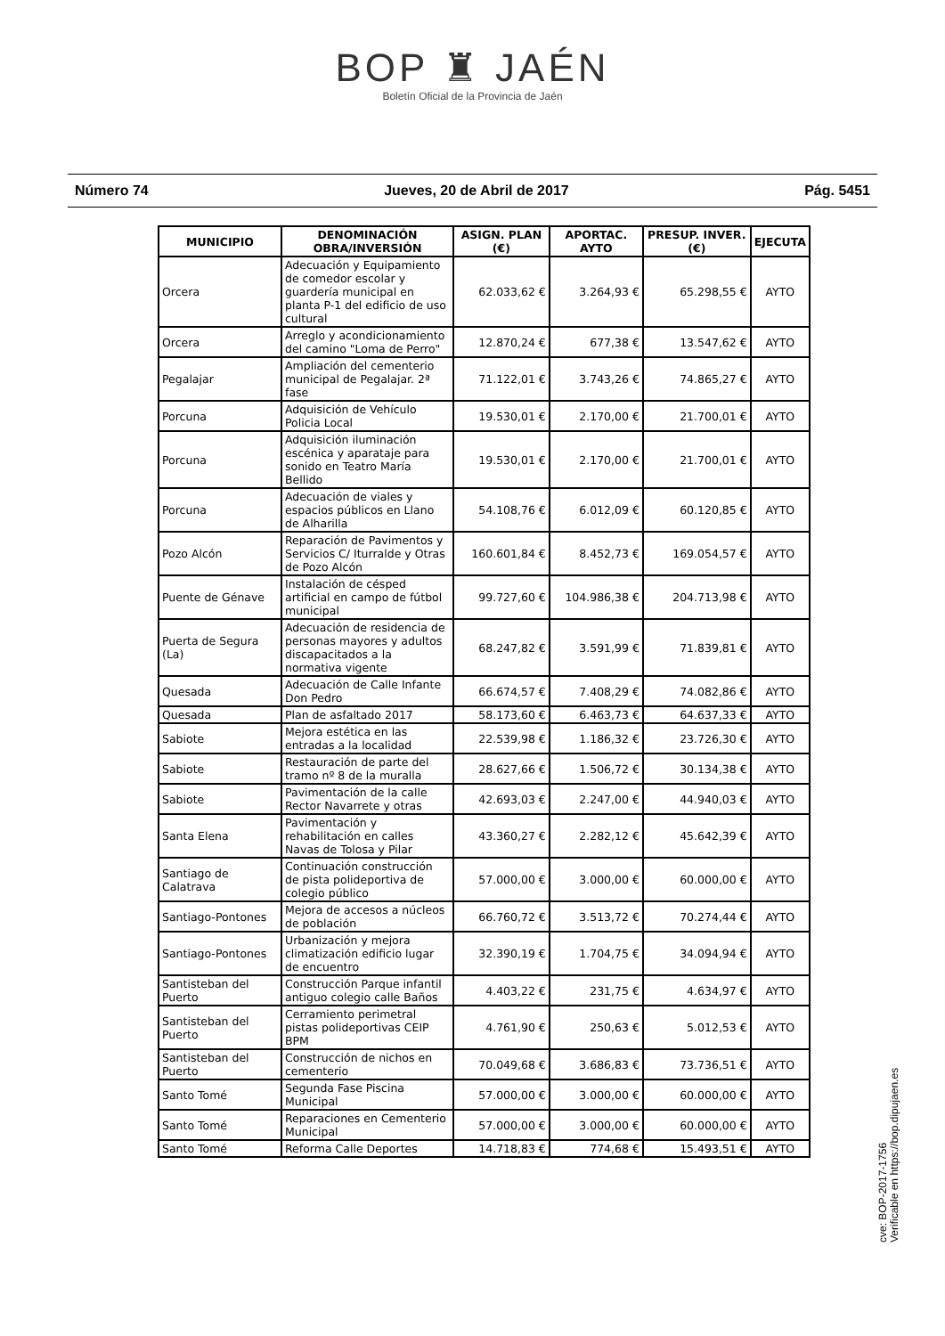BOP ♜ JAÉN
Boletín Oficial de la Provincia de Jaén
Número 74 Jueves, 20 de Abril de 2017 Pág. 5451
| MUNICIPIO | DENOMINACIÓN OBRA/INVERSIÓN | ASIGN. PLAN (€) | APORTAC. AYTO | PRESUP. INVER. (€) | EJECUTA |
| --- | --- | --- | --- | --- | --- |
| Orcera | Adecuación y Equipamiento de comedor escolar y guardería municipal en planta P-1 del edificio de uso cultural | 62.033,62 € | 3.264,93 € | 65.298,55 € | AYTO |
| Orcera | Arreglo y acondicionamiento del camino "Loma de Perro" | 12.870,24 € | 677,38 € | 13.547,62 € | AYTO |
| Pegalajar | Ampliación del cementerio municipal de Pegalajar. 2ª fase | 71.122,01 € | 3.743,26 € | 74.865,27 € | AYTO |
| Porcuna | Adquisición de Vehículo Policia Local | 19.530,01 € | 2.170,00 € | 21.700,01 € | AYTO |
| Porcuna | Adquisición iluminación escénica y aparataje para sonido en Teatro María Bellido | 19.530,01 € | 2.170,00 € | 21.700,01 € | AYTO |
| Porcuna | Adecuación de viales y espacios públicos en Llano de Alharilla | 54.108,76 € | 6.012,09 € | 60.120,85 € | AYTO |
| Pozo Alcón | Reparación de Pavimentos y Servicios C/ Iturralde y Otras de Pozo Alcón | 160.601,84 € | 8.452,73 € | 169.054,57 € | AYTO |
| Puente de Génave | Instalación de césped artificial en campo de fútbol municipal | 99.727,60 € | 104.986,38 € | 204.713,98 € | AYTO |
| Puerta de Segura (La) | Adecuación de residencia de personas mayores y adultos discapacitados a la normativa vigente | 68.247,82 € | 3.591,99 € | 71.839,81 € | AYTO |
| Quesada | Adecuación de Calle Infante Don Pedro | 66.674,57 € | 7.408,29 € | 74.082,86 € | AYTO |
| Quesada | Plan de asfaltado 2017 | 58.173,60 € | 6.463,73 € | 64.637,33 € | AYTO |
| Sabiote | Mejora estética en las entradas a la localidad | 22.539,98 € | 1.186,32 € | 23.726,30 € | AYTO |
| Sabiote | Restauración de parte del tramo nº 8 de la muralla | 28.627,66 € | 1.506,72 € | 30.134,38 € | AYTO |
| Sabiote | Pavimentación de la calle Rector Navarrete y otras | 42.693,03 € | 2.247,00 € | 44.940,03 € | AYTO |
| Santa Elena | Pavimentación y rehabilitación en calles Navas de Tolosa y Pilar | 43.360,27 € | 2.282,12 € | 45.642,39 € | AYTO |
| Santiago de Calatrava | Continuación construcción de pista polideportiva de colegio público | 57.000,00 € | 3.000,00 € | 60.000,00 € | AYTO |
| Santiago-Pontones | Mejora de accesos a núcleos de población | 66.760,72 € | 3.513,72 € | 70.274,44 € | AYTO |
| Santiago-Pontones | Urbanización y mejora climatización edificio lugar de encuentro | 32.390,19 € | 1.704,75 € | 34.094,94 € | AYTO |
| Santisteban del Puerto | Construcción Parque infantil antiguo colegio calle Baños | 4.403,22 € | 231,75 € | 4.634,97 € | AYTO |
| Santisteban del Puerto | Cerramiento perimetral pistas polideportivas CEIP BPM | 4.761,90 € | 250,63 € | 5.012,53 € | AYTO |
| Santisteban del Puerto | Construcción de nichos en cementerio | 70.049,68 € | 3.686,83 € | 73.736,51 € | AYTO |
| Santo Tomé | Segunda Fase Piscina Municipal | 57.000,00 € | 3.000,00 € | 60.000,00 € | AYTO |
| Santo Tomé | Reparaciones en Cementerio Municipal | 57.000,00 € | 3.000,00 € | 60.000,00 € | AYTO |
| Santo Tomé | Reforma Calle Deportes | 14.718,83 € | 774,68 € | 15.493,51 € | AYTO |
cve: BOP-2017-1756
Verificable en https://bop.dipujaen.es